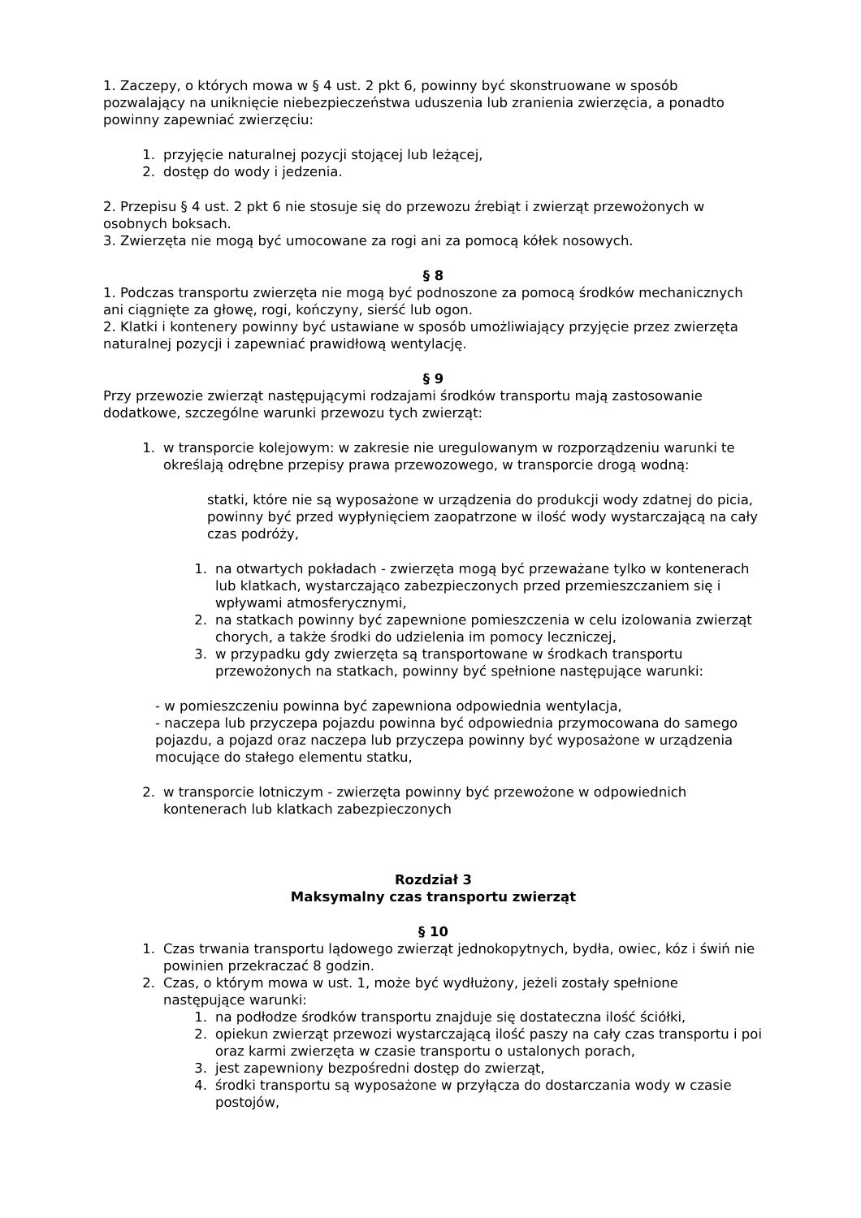1. Zaczepy, o których mowa w § 4 ust. 2 pkt 6, powinny być skonstruowane w sposób pozwalający na uniknięcie niebezpieczeństwa uduszenia lub zranienia zwierzęcia, a ponadto powinny zapewniać zwierzęciu:
1. przyjęcie naturalnej pozycji stojącej lub leżącej,
2. dostęp do wody i jedzenia.
2. Przepisu § 4 ust. 2 pkt 6 nie stosuje się do przewozu źrebiąt i zwierząt przewożonych w osobnych boksach.
3. Zwierzęta nie mogą być umocowane za rogi ani za pomocą kółek nosowych.
§ 8
1. Podczas transportu zwierzęta nie mogą być podnoszone za pomocą środków mechanicznych ani ciągnięte za głowę, rogi, kończyny, sierść lub ogon.
2. Klatki i kontenery powinny być ustawiane w sposób umożliwiający przyjęcie przez zwierzęta naturalnej pozycji i zapewniać prawidłową wentylację.
§ 9
Przy przewozie zwierząt następującymi rodzajami środków transportu mają zastosowanie dodatkowe, szczególne warunki przewozu tych zwierząt:
1. w transporcie kolejowym: w zakresie nie uregulowanym w rozporządzeniu warunki te określają odrębne przepisy prawa przewozowego, w transporcie drogą wodną:
statki, które nie są wyposażone w urządzenia do produkcji wody zdatnej do picia, powinny być przed wypłynięciem zaopatrzone w ilość wody wystarczającą na cały czas podróży,
1. na otwartych pokładach - zwierzęta mogą być przeważane tylko w kontenerach lub klatkach, wystarczająco zabezpieczonych przed przemieszczaniem się i wpływami atmosferycznymi,
2. na statkach powinny być zapewnione pomieszczenia w celu izolowania zwierząt chorych, a także środki do udzielenia im pomocy leczniczej,
3. w przypadku gdy zwierzęta są transportowane w środkach transportu przewożonych na statkach, powinny być spełnione następujące warunki:
- w pomieszczeniu powinna być zapewniona odpowiednia wentylacja,
- naczepa lub przyczepa pojazdu powinna być odpowiednia przymocowana do samego pojazdu, a pojazd oraz naczepa lub przyczepa powinny być wyposażone w urządzenia mocujące do stałego elementu statku,
2. w transporcie lotniczym - zwierzęta powinny być przewożone w odpowiednich kontenerach lub klatkach zabezpieczonych
Rozdział 3
Maksymalny czas transportu zwierząt
§ 10
1. Czas trwania transportu lądowego zwierząt jednokopytnych, bydła, owiec, kóz i świń nie powinien przekraczać 8 godzin.
2. Czas, o którym mowa w ust. 1, może być wydłużony, jeżeli zostały spełnione następujące warunki:
1. na podłodze środków transportu znajduje się dostateczna ilość ściółki,
2. opiekun zwierząt przewozi wystarczającą ilość paszy na cały czas transportu i poi oraz karmi zwierzęta w czasie transportu o ustalonych porach,
3. jest zapewniony bezpośredni dostęp do zwierząt,
4. środki transportu są wyposażone w przyłącza do dostarczania wody w czasie postojów,